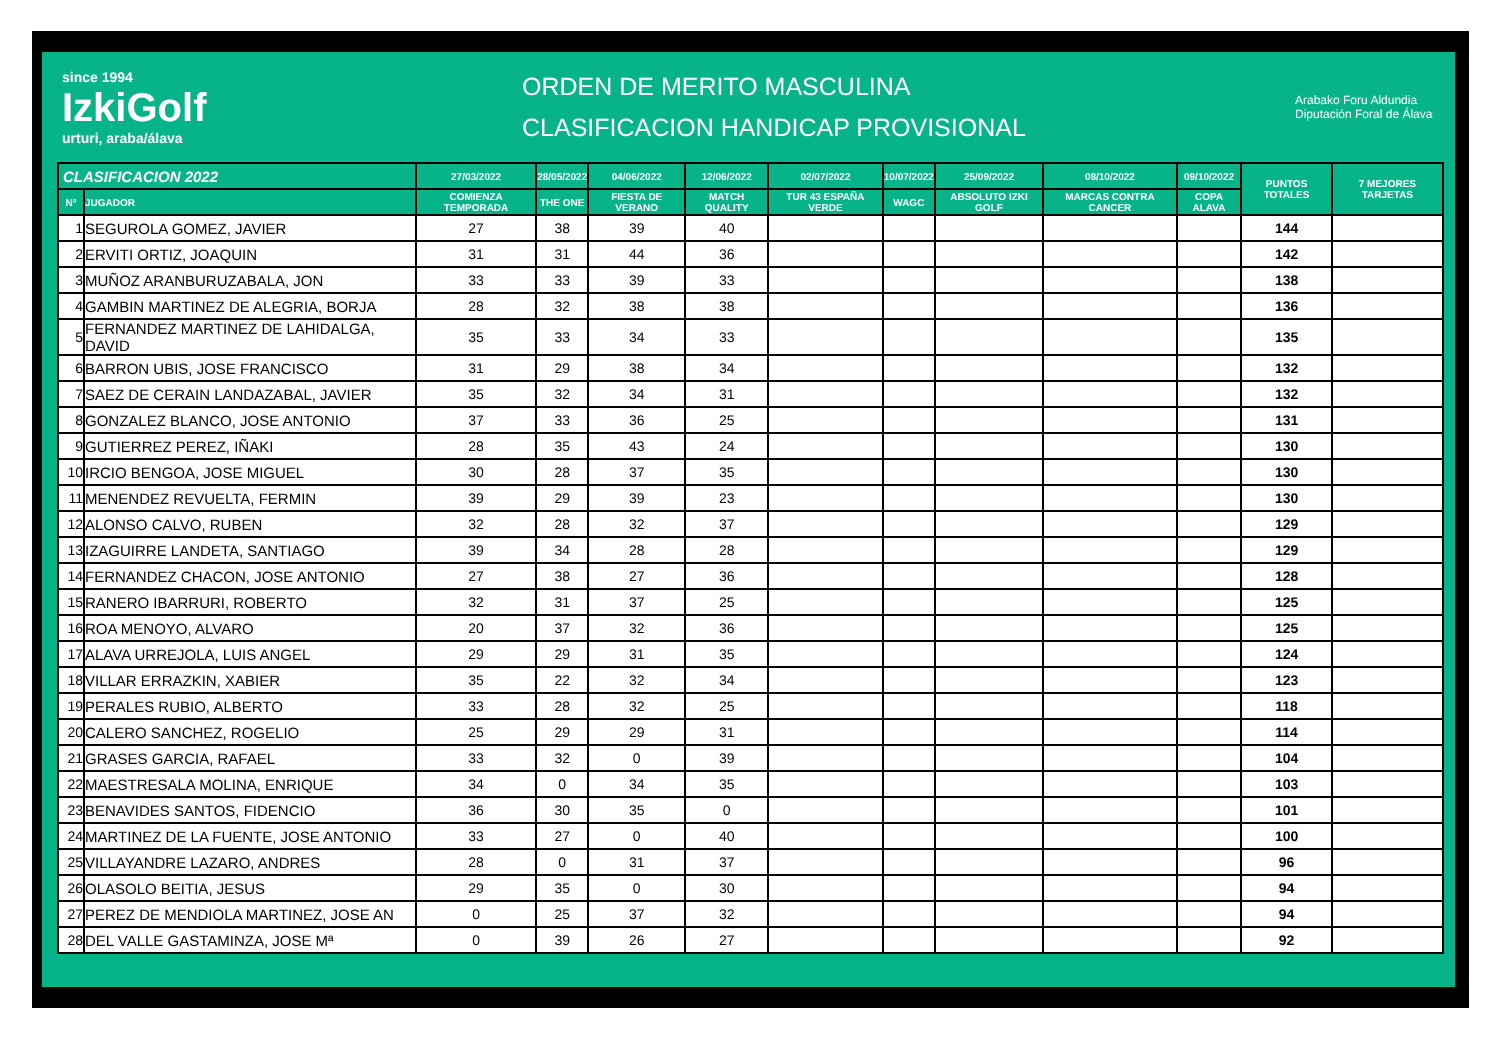since 1994
IzkiGolf
urturi, araba/álava
ORDEN DE MERITO MASCULINA
CLASIFICACION HANDICAP PROVISIONAL
Arabako Foru Aldundia
Diputación Foral de Álava
| CLASIFICACION 2022 | | 27/03/2022 | 28/05/2022 | 04/06/2022 | 12/06/2022 | 02/07/2022 | 10/07/2022 | 25/09/2022 | 08/10/2022 | 09/10/2022 | PUNTOS TOTALES | 7 MEJORES TARJETAS |
| --- | --- | --- | --- | --- | --- | --- | --- | --- | --- | --- | --- | --- |
| Nº | JUGADOR | COMIENZA TEMPORADA | THE ONE | FIESTA DE VERANO | MATCH QUALITY | TUR 43 ESPAÑA VERDE | WAGC | ABSOLUTO IZKI GOLF | MARCAS CONTRA CANCER | COPA ALAVA | | |
| 1 | SEGUROLA GOMEZ, JAVIER | 27 | 38 | 39 | 40 | | | | | | 144 | |
| 2 | ERVITI ORTIZ, JOAQUIN | 31 | 31 | 44 | 36 | | | | | | 142 | |
| 3 | MUÑOZ ARANBURUZABALA, JON | 33 | 33 | 39 | 33 | | | | | | 138 | |
| 4 | GAMBIN MARTINEZ DE ALEGRIA, BORJA | 28 | 32 | 38 | 38 | | | | | | 136 | |
| 5 | FERNANDEZ MARTINEZ DE LAHIDALGA, DAVID | 35 | 33 | 34 | 33 | | | | | | 135 | |
| 6 | BARRON UBIS, JOSE FRANCISCO | 31 | 29 | 38 | 34 | | | | | | 132 | |
| 7 | SAEZ DE CERAIN LANDAZABAL, JAVIER | 35 | 32 | 34 | 31 | | | | | | 132 | |
| 8 | GONZALEZ BLANCO, JOSE ANTONIO | 37 | 33 | 36 | 25 | | | | | | 131 | |
| 9 | GUTIERREZ PEREZ, IÑAKI | 28 | 35 | 43 | 24 | | | | | | 130 | |
| 10 | IRCIO BENGOA, JOSE MIGUEL | 30 | 28 | 37 | 35 | | | | | | 130 | |
| 11 | MENENDEZ REVUELTA, FERMIN | 39 | 29 | 39 | 23 | | | | | | 130 | |
| 12 | ALONSO CALVO, RUBEN | 32 | 28 | 32 | 37 | | | | | | 129 | |
| 13 | IZAGUIRRE LANDETA, SANTIAGO | 39 | 34 | 28 | 28 | | | | | | 129 | |
| 14 | FERNANDEZ CHACON, JOSE ANTONIO | 27 | 38 | 27 | 36 | | | | | | 128 | |
| 15 | RANERO IBARRURI, ROBERTO | 32 | 31 | 37 | 25 | | | | | | 125 | |
| 16 | ROA MENOYO, ALVARO | 20 | 37 | 32 | 36 | | | | | | 125 | |
| 17 | ALAVA URREJOLA, LUIS ANGEL | 29 | 29 | 31 | 35 | | | | | | 124 | |
| 18 | VILLAR ERRAZKIN, XABIER | 35 | 22 | 32 | 34 | | | | | | 123 | |
| 19 | PERALES RUBIO, ALBERTO | 33 | 28 | 32 | 25 | | | | | | 118 | |
| 20 | CALERO SANCHEZ, ROGELIO | 25 | 29 | 29 | 31 | | | | | | 114 | |
| 21 | GRASES GARCIA, RAFAEL | 33 | 32 | 0 | 39 | | | | | | 104 | |
| 22 | MAESTRESALA MOLINA, ENRIQUE | 34 | 0 | 34 | 35 | | | | | | 103 | |
| 23 | BENAVIDES SANTOS, FIDENCIO | 36 | 30 | 35 | 0 | | | | | | 101 | |
| 24 | MARTINEZ DE LA FUENTE, JOSE ANTONIO | 33 | 27 | 0 | 40 | | | | | | 100 | |
| 25 | VILLAYANDRE LAZARO, ANDRES | 28 | 0 | 31 | 37 | | | | | | 96 | |
| 26 | OLASOLO BEITIA, JESUS | 29 | 35 | 0 | 30 | | | | | | 94 | |
| 27 | PEREZ DE MENDIOLA MARTINEZ, JOSE AN | 0 | 25 | 37 | 32 | | | | | | 94 | |
| 28 | DEL VALLE GASTAMINZA, JOSE Mª | 0 | 39 | 26 | 27 | | | | | | 92 | |